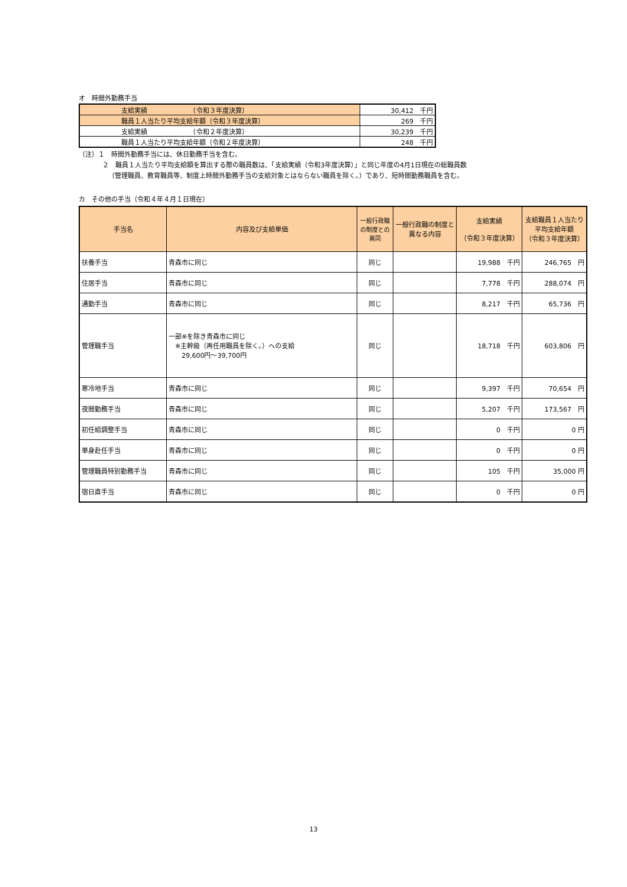オ　時間外勤務手当
| 支給実績 （令和３年度決算） | 30,412 千円 |
| 職員１人当たり平均支給年額（令和３年度決算） | 269 千円 |
| 支給実績 （令和２年度決算） | 30,239 千円 |
| 職員１人当たり平均支給年額（令和２年度決算） | 248 千円 |
（注）１　時間外勤務手当には、休日勤務手当を含む。
２　職員１人当たり平均支給額を算出する際の職員数は、「支給実績（令和3年度決算）」と同じ年度の4月1日現在の総職員数
（管理職員、教育職員等、制度上時間外勤務手当の支給対象とはならない職員を除く。）であり、短時間勤務職員を含む。
カ　その他の手当（令和４年４月１日現在）
| 手当名 | 内容及び支給単価 | 一般行政職の制度との異同 | 一般行政職の制度と異なる内容 | 支給実績 （令和３年度決算） | 支給職員１人当たり 平均支給年額 （令和３年度決算） |
| --- | --- | --- | --- | --- | --- |
| 扶養手当 | 青森市に同じ | 同じ | | 19,988 千円 | 246,765 円 |
| 住居手当 | 青森市に同じ | 同じ | | 7,778 千円 | 288,074 円 |
| 通勤手当 | 青森市に同じ | 同じ | | 8,217 千円 | 65,736 円 |
| 管理職手当 | 一部※を除き青森市に同じ ※主幹級（再任用職員を除く。）への支給 29,600円～39,700円 | 同じ | | 18,718 千円 | 603,806 円 |
| 寒冷地手当 | 青森市に同じ | 同じ | | 9,397 千円 | 70,654 円 |
| 夜間勤務手当 | 青森市に同じ | 同じ | | 5,207 千円 | 173,567 円 |
| 初任給調整手当 | 青森市に同じ | 同じ | | 0 千円 | 0 円 |
| 単身赴任手当 | 青森市に同じ | 同じ | | 0 千円 | 0 円 |
| 管理職員特別勤務手当 | 青森市に同じ | 同じ | | 105 千円 | 35,000 円 |
| 宿日直手当 | 青森市に同じ | 同じ | | 0 千円 | 0 円 |
13